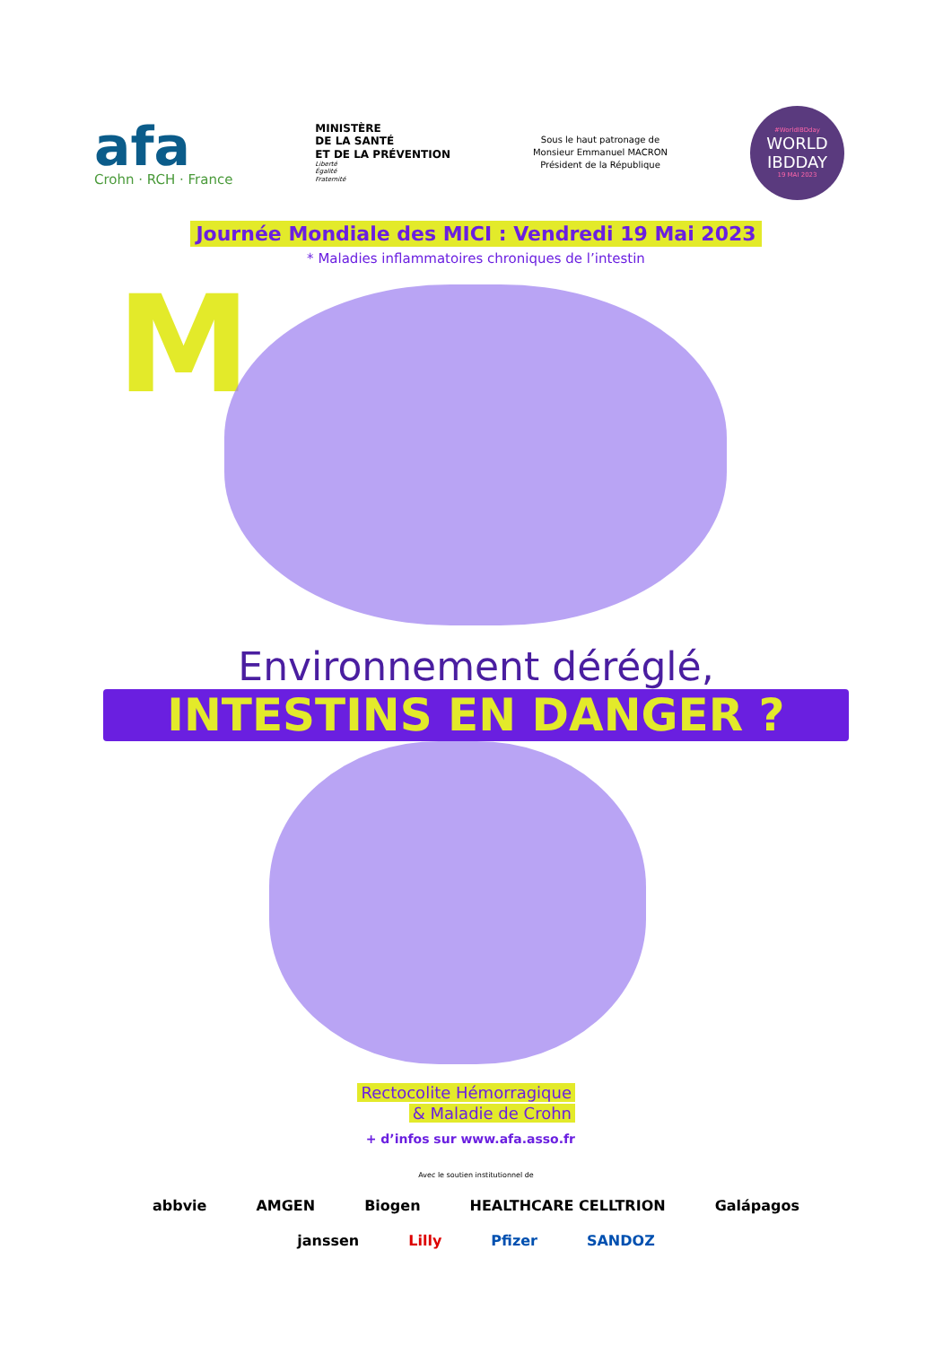afa
Crohn · RCH · France
MINISTÈRE
DE LA SANTÉ
ET DE LA PRÉVENTION
Liberté
Égalité
Fraternité
Sous le haut patronage de
Monsieur Emmanuel MACRON
Président de la République
#WorldIBDday
WORLD
IBDDAY
19 MAI 2023
Journée Mondiale des MICI : Vendredi 19 Mai 2023
* Maladies inflammatoires chroniques de l’intestin
M
Environnement déréglé,
INTESTINS EN DANGER ?
Rectocolite Hémorragique
& Maladie de Crohn
+ d’infos sur www.afa.asso.fr
Avec le soutien institutionnel de
abbvie AMGEN Biogen HEALTHCARE CELLTRION Galápagos
janssen Lilly Pfizer SANDOZ